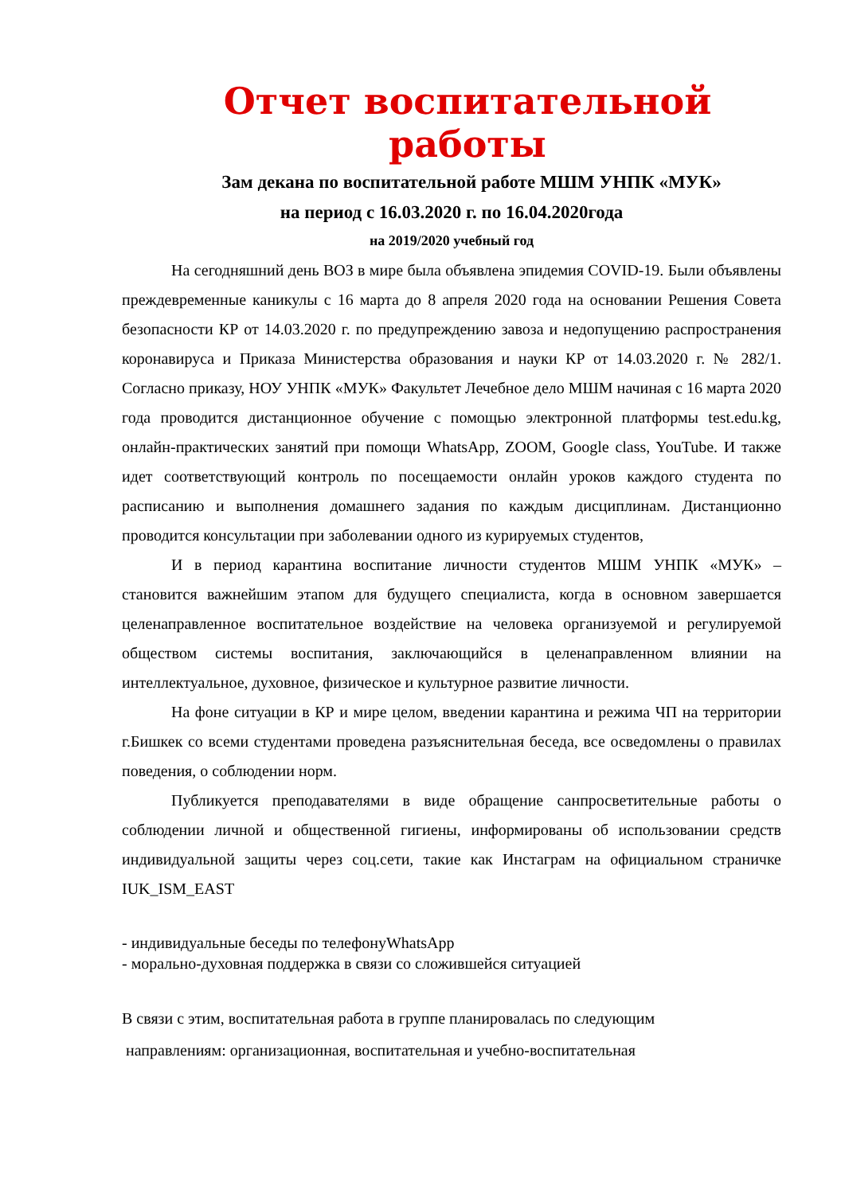Отчет воспитательной работы
Зам декана по воспитательной работе МШМ УНПК «МУК»
на период с 16.03.2020 г. по 16.04.2020года
на 2019/2020 учебный год
На сегодняшний день ВОЗ в мире была объявлена эпидемия COVID-19. Были объявлены преждевременные каникулы с 16 марта до 8 апреля 2020 года на основании Решения Совета безопасности КР от 14.03.2020 г. по предупреждению завоза и недопущению распространения коронавируса и Приказа Министерства образования и науки КР от 14.03.2020 г. № 282/1. Согласно приказу, НОУ УНПК «МУК» Факультет Лечебное дело МШМ начиная с 16 марта 2020 года проводится дистанционное обучение с помощью электронной платформы test.edu.kg, онлайн-практических занятий при помощи WhatsApp, ZOOM, Google class, YouTube. И также идет соответствующий контроль по посещаемости онлайн уроков каждого студента по расписанию и выполнения домашнего задания по каждым дисциплинам. Дистанционно проводится консультации при заболевании одного из курируемых студентов,
И в период карантина воспитание личности студентов МШМ УНПК «МУК» – становится важнейшим этапом для будущего специалиста, когда в основном завершается целенаправленное воспитательное воздействие на человека организуемой и регулируемой обществом системы воспитания, заключающийся в целенаправленном влиянии на интеллектуальное, духовное, физическое и культурное развитие личности.
На фоне ситуации в КР и мире целом, введении карантина и режима ЧП на территории г.Бишкек со всеми студентами проведена разъяснительная беседа, все осведомлены о правилах поведения, о соблюдении норм.
Публикуется преподавателями в виде обращение санпросветительные работы о соблюдении личной и общественной гигиены, информированы об использовании средств индивидуальной защиты через соц.сети, такие как Инстаграм на официальном страничке IUK_ISM_EAST
- индивидуальные беседы по телефонуWhatsApp
- морально-духовная поддержка в связи со сложившейся ситуацией
В связи с этим, воспитательная работа в группе планировалась по следующим
направлениям: организационная, воспитательная и учебно-воспитательная